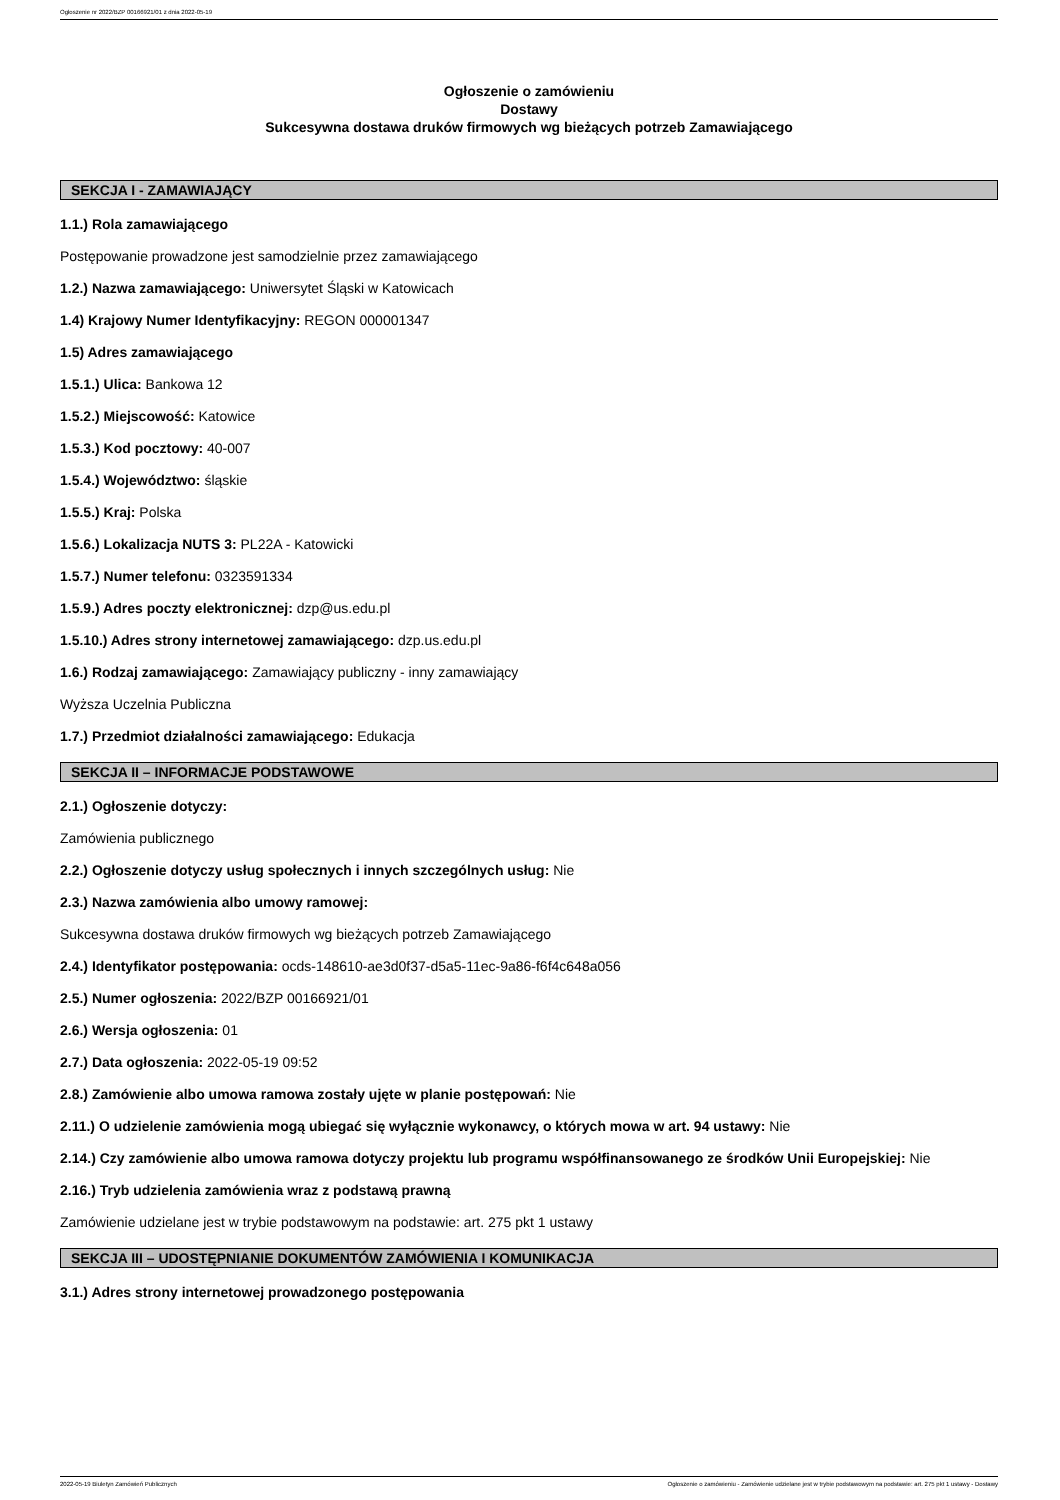Ogłoszenie nr 2022/BZP 00166921/01 z dnia 2022-05-19
Ogłoszenie o zamówieniu
Dostawy
Sukcesywna dostawa druków firmowych wg bieżących potrzeb Zamawiającego
SEKCJA I - ZAMAWIAJĄCY
1.1.) Rola zamawiającego
Postępowanie prowadzone jest samodzielnie przez zamawiającego
1.2.) Nazwa zamawiającego: Uniwersytet Śląski w Katowicach
1.4) Krajowy Numer Identyfikacyjny: REGON 000001347
1.5) Adres zamawiającego
1.5.1.) Ulica: Bankowa 12
1.5.2.) Miejscowość: Katowice
1.5.3.) Kod pocztowy: 40-007
1.5.4.) Województwo: śląskie
1.5.5.) Kraj: Polska
1.5.6.) Lokalizacja NUTS 3: PL22A - Katowicki
1.5.7.) Numer telefonu: 0323591334
1.5.9.) Adres poczty elektronicznej: dzp@us.edu.pl
1.5.10.) Adres strony internetowej zamawiającego: dzp.us.edu.pl
1.6.) Rodzaj zamawiającego: Zamawiający publiczny - inny zamawiający
Wyższa Uczelnia Publiczna
1.7.) Przedmiot działalności zamawiającego: Edukacja
SEKCJA II – INFORMACJE PODSTAWOWE
2.1.) Ogłoszenie dotyczy:
Zamówienia publicznego
2.2.) Ogłoszenie dotyczy usług społecznych i innych szczególnych usług: Nie
2.3.) Nazwa zamówienia albo umowy ramowej:
Sukcesywna dostawa druków firmowych wg bieżących potrzeb Zamawiającego
2.4.) Identyfikator postępowania: ocds-148610-ae3d0f37-d5a5-11ec-9a86-f6f4c648a056
2.5.) Numer ogłoszenia: 2022/BZP 00166921/01
2.6.) Wersja ogłoszenia: 01
2.7.) Data ogłoszenia: 2022-05-19 09:52
2.8.) Zamówienie albo umowa ramowa zostały ujęte w planie postępowań: Nie
2.11.) O udzielenie zamówienia mogą ubiegać się wyłącznie wykonawcy, o których mowa w art. 94 ustawy: Nie
2.14.) Czy zamówienie albo umowa ramowa dotyczy projektu lub programu współfinansowanego ze środków Unii Europejskiej: Nie
2.16.) Tryb udzielenia zamówienia wraz z podstawą prawną
Zamówienie udzielane jest w trybie podstawowym na podstawie: art. 275 pkt 1 ustawy
SEKCJA III – UDOSTĘPNIANIE DOKUMENTÓW ZAMÓWIENIA I KOMUNIKACJA
3.1.) Adres strony internetowej prowadzonego postępowania
2022-05-19 Biuletyn Zamówień Publicznych Ogłoszenie o zamówieniu - Zamówienie udzielane jest w trybie podstawowym na podstawie: art. 275 pkt 1 ustawy - Dostawy